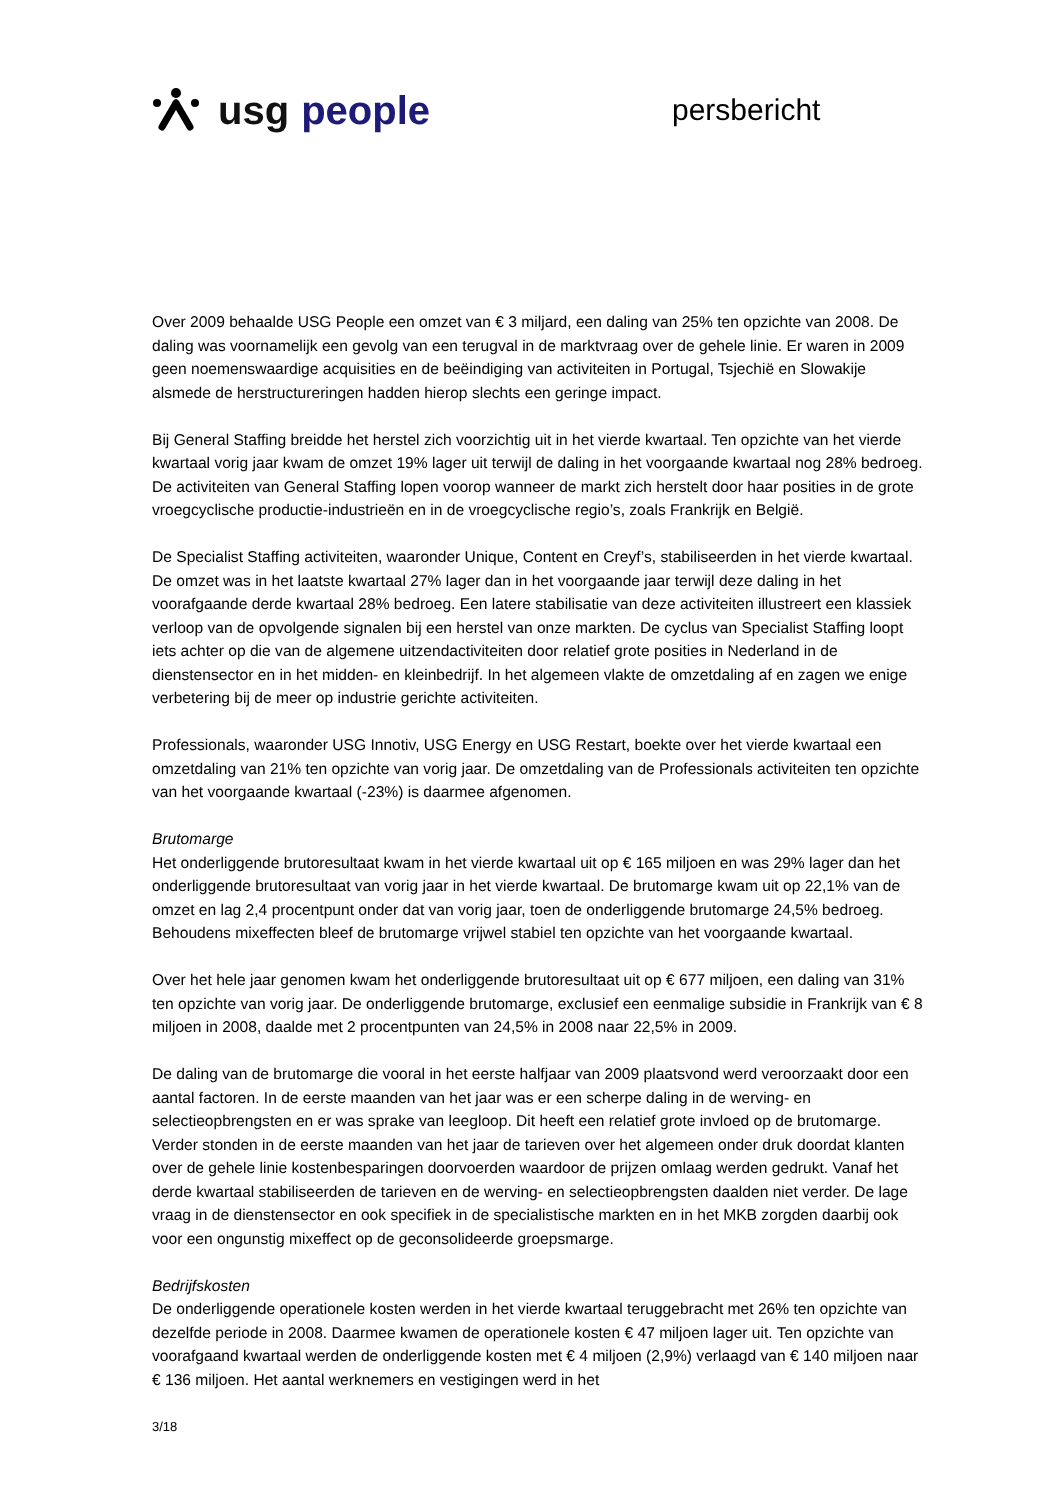usg people
persbericht
Over 2009 behaalde USG People een omzet van € 3 miljard, een daling van 25% ten opzichte van 2008. De daling was voornamelijk een gevolg van een terugval in de marktvraag over de gehele linie. Er waren in 2009 geen noemenswaardige acquisities en de beëindiging van activiteiten in Portugal, Tsjechië en Slowakije alsmede de herstructureringen hadden hierop slechts een geringe impact.
Bij General Staffing breidde het herstel zich voorzichtig uit in het vierde kwartaal. Ten opzichte van het vierde kwartaal vorig jaar kwam de omzet 19% lager uit terwijl de daling in het voorgaande kwartaal nog 28% bedroeg. De activiteiten van General Staffing lopen voorop wanneer de markt zich herstelt door haar posities in de grote vroegcyclische productie-industrieën en in de vroegcyclische regio’s, zoals Frankrijk en België.
De Specialist Staffing activiteiten, waaronder Unique, Content en Creyf’s, stabiliseerden in het vierde kwartaal. De omzet was in het laatste kwartaal 27% lager dan in het voorgaande jaar terwijl deze daling in het voorafgaande derde kwartaal 28% bedroeg. Een latere stabilisatie van deze activiteiten illustreert een klassiek verloop van de opvolgende signalen bij een herstel van onze markten. De cyclus van Specialist Staffing loopt iets achter op die van de algemene uitzendactiviteiten door relatief grote posities in Nederland in de dienstensector en in het midden- en kleinbedrijf. In het algemeen vlakte de omzetdaling af en zagen we enige verbetering bij de meer op industrie gerichte activiteiten.
Professionals, waaronder USG Innotiv, USG Energy en USG Restart, boekte over het vierde kwartaal een omzetdaling van 21% ten opzichte van vorig jaar. De omzetdaling van de Professionals activiteiten ten opzichte van het voorgaande kwartaal (-23%) is daarmee afgenomen.
Brutomarge
Het onderliggende brutoresultaat kwam in het vierde kwartaal uit op € 165 miljoen en was 29% lager dan het onderliggende brutoresultaat van vorig jaar in het vierde kwartaal. De brutomarge kwam uit op 22,1% van de omzet en lag 2,4 procentpunt onder dat van vorig jaar, toen de onderliggende brutomarge 24,5% bedroeg. Behoudens mixeffecten bleef de brutomarge vrijwel stabiel ten opzichte van het voorgaande kwartaal.
Over het hele jaar genomen kwam het onderliggende brutoresultaat uit op € 677 miljoen, een daling van 31% ten opzichte van vorig jaar. De onderliggende brutomarge, exclusief een eenmalige subsidie in Frankrijk van € 8 miljoen in 2008, daalde met 2 procentpunten van 24,5% in 2008 naar 22,5% in 2009.
De daling van de brutomarge die vooral in het eerste halfjaar van 2009 plaatsvond werd veroorzaakt door een aantal factoren. In de eerste maanden van het jaar was er een scherpe daling in de werving- en selectieopbrengsten en er was sprake van leegloop. Dit heeft een relatief grote invloed op de brutomarge. Verder stonden in de eerste maanden van het jaar de tarieven over het algemeen onder druk doordat klanten over de gehele linie kostenbesparingen doorvoerden waardoor de prijzen omlaag werden gedrukt. Vanaf het derde kwartaal stabiliseerden de tarieven en de werving- en selectieopbrengsten daalden niet verder. De lage vraag in de dienstensector en ook specifiek in de specialistische markten en in het MKB zorgden daarbij ook voor een ongunstig mixeffect op de geconsolideerde groepsmarge.
Bedrijfskosten
De onderliggende operationele kosten werden in het vierde kwartaal teruggebracht met 26% ten opzichte van dezelfde periode in 2008. Daarmee kwamen de operationele kosten € 47 miljoen lager uit. Ten opzichte van voorafgaand kwartaal werden de onderliggende kosten met € 4 miljoen (2,9%) verlaagd van € 140 miljoen naar € 136 miljoen. Het aantal werknemers en vestigingen werd in het
3/18